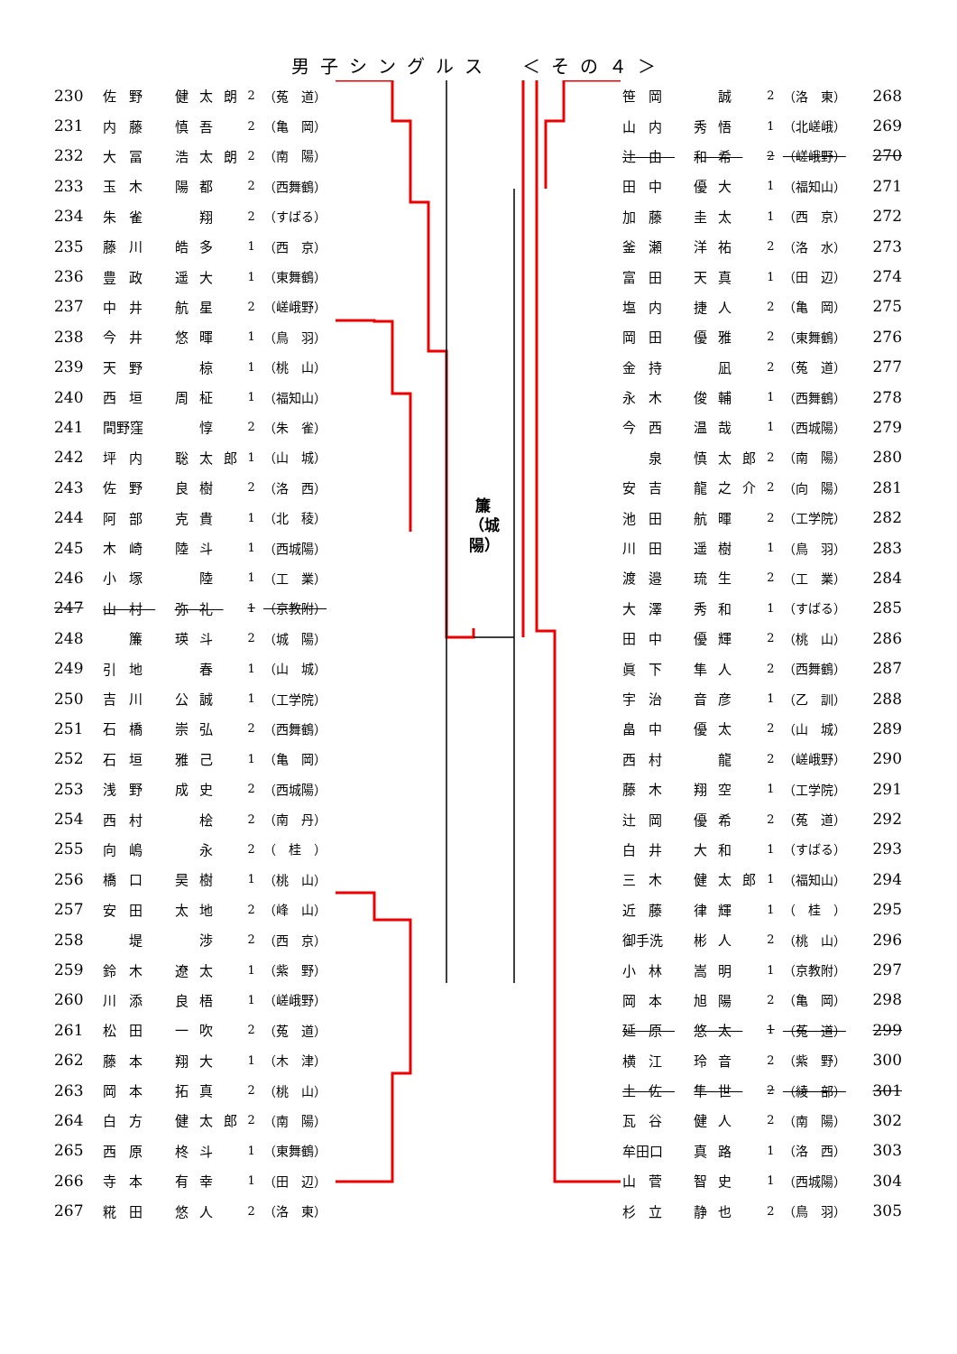男子シングルス　＜その４＞
| 230 | 佐野 | 健太朗 | 2 | （菟 道） |
| 231 | 内藤 | 慎吾 | 2 | （亀 岡） |
| 232 | 大冨 | 浩太朗 | 2 | （南 陽） |
| 233 | 玉木 | 陽都 | 2 | （西舞鶴） |
| 234 | 朱雀 | 翔 | 2 | （すばる） |
| 235 | 藤川 | 皓多 | 1 | （西 京） |
| 236 | 豊政 | 遥大 | 1 | （東舞鶴） |
| 237 | 中井 | 航星 | 2 | （嵯峨野） |
| 238 | 今井 | 悠暉 | 1 | （鳥 羽） |
| 239 | 天野 | 椋 | 1 | （桃 山） |
| 240 | 西垣 | 周柾 | 1 | （福知山） |
| 241 | 間野窪 | 惇 | 2 | （朱 雀） |
| 242 | 坪内 | 聡太郎 | 1 | （山 城） |
| 243 | 佐野 | 良樹 | 2 | （洛 西） |
| 244 | 阿部 | 克貴 | 1 | （北 稜） |
| 245 | 木崎 | 陸斗 | 1 | （西城陽） |
| 246 | 小塚 | 陸 | 1 | （工 業） |
| 247 | 山村 | 弥礼 | 1 | （京教附） |
| 248 | 簾 | 瑛斗 | 2 | （城 陽） |
| 249 | 引地 | 春 | 1 | （山 城） |
| 250 | 吉川 | 公誠 | 1 | （工学院） |
| 251 | 石橋 | 崇弘 | 2 | （西舞鶴） |
| 252 | 石垣 | 雅己 | 1 | （亀 岡） |
| 253 | 浅野 | 成史 | 2 | （西城陽） |
| 254 | 西村 | 桧 | 2 | （南 丹） |
| 255 | 向嶋 | 永 | 2 | （ 桂 ） |
| 256 | 橋口 | 昊樹 | 1 | （桃 山） |
| 257 | 安田 | 太地 | 2 | （峰 山） |
| 258 | 堤 | 渉 | 2 | （西 京） |
| 259 | 鈴木 | 遼太 | 1 | （紫 野） |
| 260 | 川添 | 良梧 | 1 | （嵯峨野） |
| 261 | 松田 | 一吹 | 2 | （菟 道） |
| 262 | 藤本 | 翔大 | 1 | （木 津） |
| 263 | 岡本 | 拓真 | 2 | （桃 山） |
| 264 | 白方 | 健太郎 | 2 | （南 陽） |
| 265 | 西原 | 柊斗 | 1 | （東舞鶴） |
| 266 | 寺本 | 有幸 | 1 | （田 辺） |
| 267 | 糀田 | 悠人 | 2 | （洛 東） |
簾 （城陽）
| 笹岡 | 誠 | 2 | （洛 東） | 268 |
| 山内 | 秀悟 | 1 | （北嵯峨） | 269 |
| 辻由 | 和希 | 2 | （嵯峨野） | 270 |
| 田中 | 優大 | 1 | （福知山） | 271 |
| 加藤 | 圭太 | 1 | （西 京） | 272 |
| 釜瀬 | 洋祐 | 2 | （洛 水） | 273 |
| 富田 | 天真 | 1 | （田 辺） | 274 |
| 塩内 | 捷人 | 2 | （亀 岡） | 275 |
| 岡田 | 優雅 | 2 | （東舞鶴） | 276 |
| 金持 | 凪 | 2 | （菟 道） | 277 |
| 永木 | 俊輔 | 1 | （西舞鶴） | 278 |
| 今西 | 温哉 | 1 | （西城陽） | 279 |
| 泉 | 慎太郎 | 2 | （南 陽） | 280 |
| 安吉 | 龍之介 | 2 | （向 陽） | 281 |
| 池田 | 航暉 | 2 | （工学院） | 282 |
| 川田 | 遥樹 | 1 | （鳥 羽） | 283 |
| 渡邉 | 琉生 | 2 | （工 業） | 284 |
| 大澤 | 秀和 | 1 | （すばる） | 285 |
| 田中 | 優輝 | 2 | （桃 山） | 286 |
| 眞下 | 隼人 | 2 | （西舞鶴） | 287 |
| 宇治 | 音彦 | 1 | （乙 訓） | 288 |
| 畠中 | 優太 | 2 | （山 城） | 289 |
| 西村 | 龍 | 2 | （嵯峨野） | 290 |
| 藤木 | 翔空 | 1 | （工学院） | 291 |
| 辻岡 | 優希 | 2 | （菟 道） | 292 |
| 白井 | 大和 | 1 | （すばる） | 293 |
| 三木 | 健太郎 | 1 | （福知山） | 294 |
| 近藤 | 律輝 | 1 | （ 桂 ） | 295 |
| 御手洗 | 彬人 | 2 | （桃 山） | 296 |
| 小林 | 嵩明 | 1 | （京教附） | 297 |
| 岡本 | 旭陽 | 2 | （亀 岡） | 298 |
| 延原 | 悠太 | 1 | （菟 道） | 299 |
| 横江 | 玲音 | 2 | （紫 野） | 300 |
| 土佐 | 隼世 | 2 | （綾 部） | 301 |
| 瓦谷 | 健人 | 2 | （南 陽） | 302 |
| 牟田口 | 真路 | 1 | （洛 西） | 303 |
| 山菅 | 智史 | 1 | （西城陽） | 304 |
| 杉立 | 静也 | 2 | （鳥 羽） | 305 |